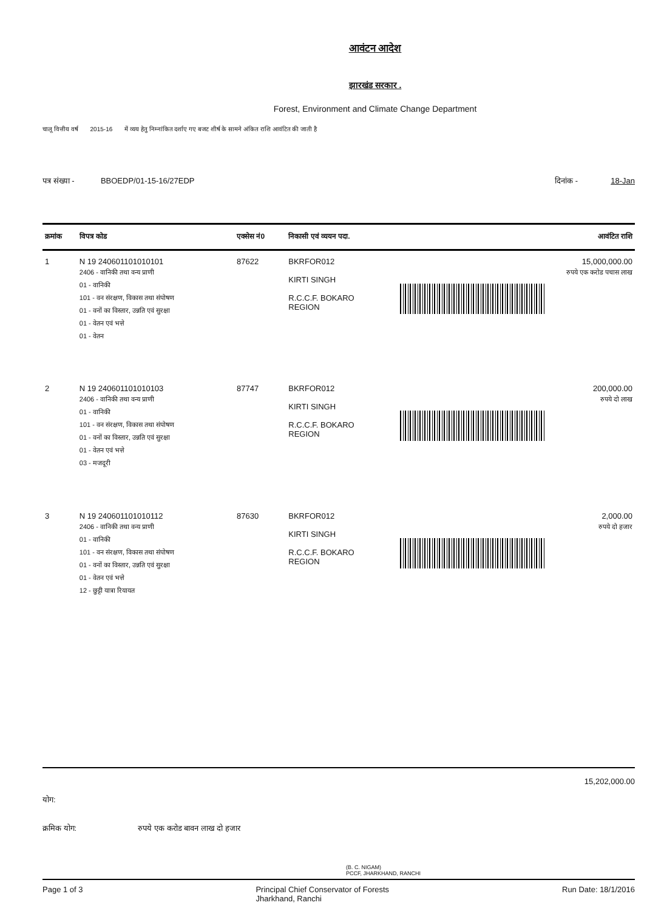आवंटन आदेश
झारखंड सरकार .
Forest, Environment and Climate Change Department
चालू वित्तीय वर्ष 2015-16 में व्यय हेतु निम्नांकित दर्शाए गए बजट शीर्ष के सामने अंकित राशि आवंटित की जाती है
पत्र संख्या - BBOEDP/01-15-16/27EDP दिनांक - 18-Jan
| क्रमांक | विपत्र कोड | एक्सेस नं0 | निकासी एवं व्ययन पदा. | आवंटित राशि |
| --- | --- | --- | --- | --- |
| 1 | N 19 240601101010101 2406 - वानिकी तथा वन्य प्राणी 01 - वानिकी 101 - वन संरक्षण, विकास तथा संपोषण 01 - वनों का विस्तार, उन्नति एवं सुरक्षा 01 - वेतन एवं भत्ते 01 - वेतन | 87622 | BKRFOR012 KIRTI SINGH R.C.C.F. BOKARO REGION | 15,000,000.00 रुपये एक करोड पचास लाख |
| 2 | N 19 240601101010103 2406 - वानिकी तथा वन्य प्राणी 01 - वानिकी 101 - वन संरक्षण, विकास तथा संपोषण 01 - वनों का विस्तार, उन्नति एवं सुरक्षा 01 - वेतन एवं भत्ते 03 - मजदूरी | 87747 | BKRFOR012 KIRTI SINGH R.C.C.F. BOKARO REGION | 200,000.00 रुपये दो लाख |
| 3 | N 19 240601101010112 2406 - वानिकी तथा वन्य प्राणी 01 - वानिकी 101 - वन संरक्षण, विकास तथा संपोषण 01 - वनों का विस्तार, उन्नति एवं सुरक्षा 01 - वेतन एवं भत्ते 12 - छुट्टी यात्रा रियायत | 87630 | BKRFOR012 KIRTI SINGH R.C.C.F. BOKARO REGION | 2,000.00 रुपये दो हजार |
योग: 15,202,000.00
क्रमिक योग: रुपये एक करोड बावन लाख दो हजार
(B. C. NIGAM)
PCCF, JHARKHAND, RANCHI
Page 1 of 3 Principal Chief Conservator of Forests
Jharkhand, Ranchi Run Date: 18/1/2016